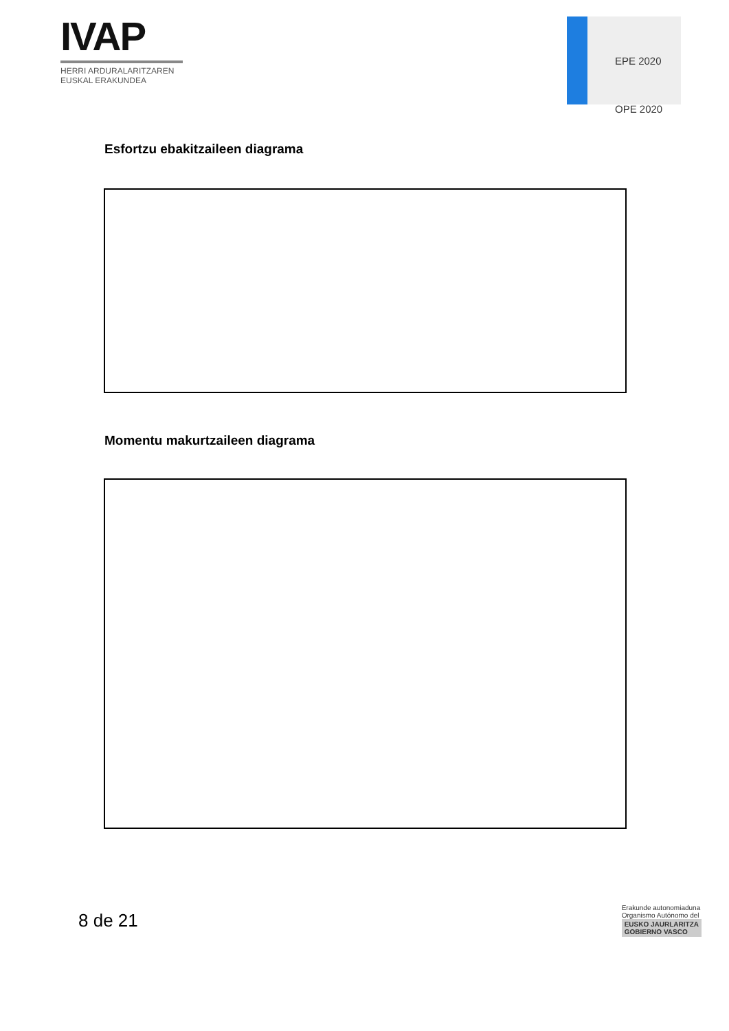IVAP
HERRI ARDURALARITZAREN
EUSKAL ERAKUNDEA
EPE 2020
OPE 2020
Esfortzu ebakitzaileen diagrama
Momentu makurtzaileen diagrama
8 de 21
Erakunde autonomiaduna
Organismo Autónomo del
EUSKO JAURLARITZA
GOBIERNO VASCO